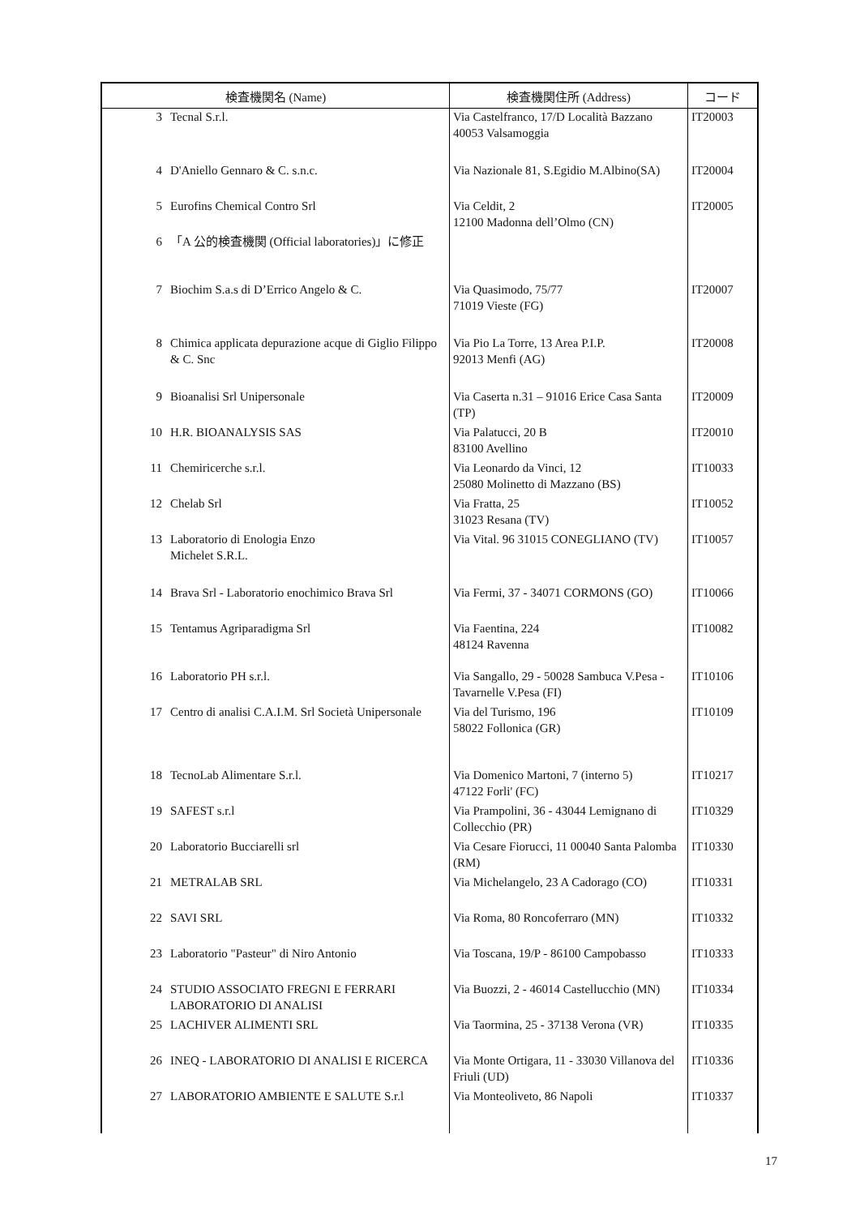| 検査機関名 (Name) | | 検査機関住所 (Address) | コード |
| --- | --- | --- | --- |
| 3 | Tecnal S.r.l. | Via Castelfranco, 17/D Località Bazzano 40053 Valsamoggia | IT20003 |
| 4 | D'Aniello Gennaro & C. s.n.c. | Via Nazionale 81, S.Egidio M.Albino(SA) | IT20004 |
| 5 | Eurofins Chemical Contro Srl | Via Celdit, 2 12100 Madonna dell’Olmo (CN) | IT20005 |
| 6 | 「A 公的検査機関 (Official laboratories)」に修正 | | |
| 7 | Biochim S.a.s di D’Errico Angelo & C. | Via Quasimodo, 75/77 71019 Vieste (FG) | IT20007 |
| 8 | Chimica applicata depurazione acque di Giglio Filippo & C. Snc | Via Pio La Torre, 13 Area P.I.P. 92013 Menfi (AG) | IT20008 |
| 9 | Bioanalisi Srl Unipersonale | Via Caserta n.31 – 91016 Erice Casa Santa (TP) | IT20009 |
| 10 | H.R. BIOANALYSIS SAS | Via Palatucci, 20 B 83100 Avellino | IT20010 |
| 11 | Chemiricerche s.r.l. | Via Leonardo da Vinci, 12 25080 Molinetto di Mazzano (BS) | IT10033 |
| 12 | Chelab Srl | Via Fratta, 25 31023 Resana (TV) | IT10052 |
| 13 | Laboratorio di Enologia Enzo Michelet S.R.L. | Via Vital. 96 31015 CONEGLIANO (TV) | IT10057 |
| 14 | Brava Srl - Laboratorio enochimico Brava Srl | Via Fermi, 37 - 34071 CORMONS (GO) | IT10066 |
| 15 | Tentamus Agriparadigma Srl | Via Faentina, 224 48124 Ravenna | IT10082 |
| 16 | Laboratorio PH s.r.l. | Via Sangallo, 29 - 50028 Sambuca V.Pesa - Tavarnelle V.Pesa (FI) | IT10106 |
| 17 | Centro di analisi C.A.I.M. Srl Società Unipersonale | Via del Turismo, 196 58022 Follonica (GR) | IT10109 |
| 18 | TecnoLab Alimentare S.r.l. | Via Domenico Martoni, 7 (interno 5) 47122 Forli' (FC) | IT10217 |
| 19 | SAFEST s.r.l | Via Prampolini, 36 - 43044 Lemignano di Collecchio (PR) | IT10329 |
| 20 | Laboratorio Bucciarelli srl | Via Cesare Fiorucci, 11 00040 Santa Palomba (RM) | IT10330 |
| 21 | METRALAB SRL | Via Michelangelo, 23 A Cadorago (CO) | IT10331 |
| 22 | SAVI SRL | Via Roma, 80 Roncoferraro (MN) | IT10332 |
| 23 | Laboratorio "Pasteur" di Niro Antonio | Via Toscana, 19/P - 86100 Campobasso | IT10333 |
| 24 | STUDIO ASSOCIATO FREGNI E FERRARI LABORATORIO DI ANALISI | Via Buozzi, 2 - 46014 Castellucchio (MN) | IT10334 |
| 25 | LACHIVER ALIMENTI SRL | Via Taormina, 25 - 37138 Verona (VR) | IT10335 |
| 26 | INEQ - LABORATORIO DI ANALISI E RICERCA | Via Monte Ortigara, 11 - 33030 Villanova del Friuli (UD) | IT10336 |
| 27 | LABORATORIO AMBIENTE E SALUTE S.r.l | Via Monteoliveto, 86 Napoli | IT10337 |
17